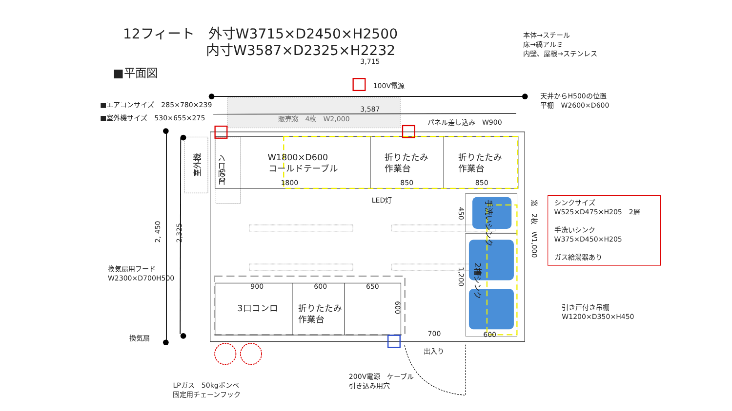12フィート　外寸W3715×D2450×H2500
内寸W3587×D2325×H2232
本体→スチール
床→縞アルミ
内壁、屋根→ステンレス
3,715
■平面図
100V電源
天井からH500の位置
平棚　W2600×D600
■エアコンサイズ　285×780×239
■室外機サイズ　530×655×275
3,587
販売窓　4枚　W2,000
パネル差し込み　W900
室外機
600
エアコン
W1800×D600
コールドテーブル
1800
折りたたみ
作業台
850
折りたたみ
作業台
850
LED灯
手洗いシンク
2槽シンク
450
1,200
窓　2枚　W1,000
シンクサイズ
W525×D475×H205　2層
手洗いシンク
W375×D450×H205
ガス給湯器あり
換気扇用フード
W2300×D700H500
2, 450
2,325
900
600
650
3口コンロ
折りたたみ
作業台
600
700
600
引き戸付き吊棚
W1200×D350×H450
換気扇
出入り
LPガス　50kgボンベ
固定用チェーンフック
200V電源　ケーブル
引き込み用穴